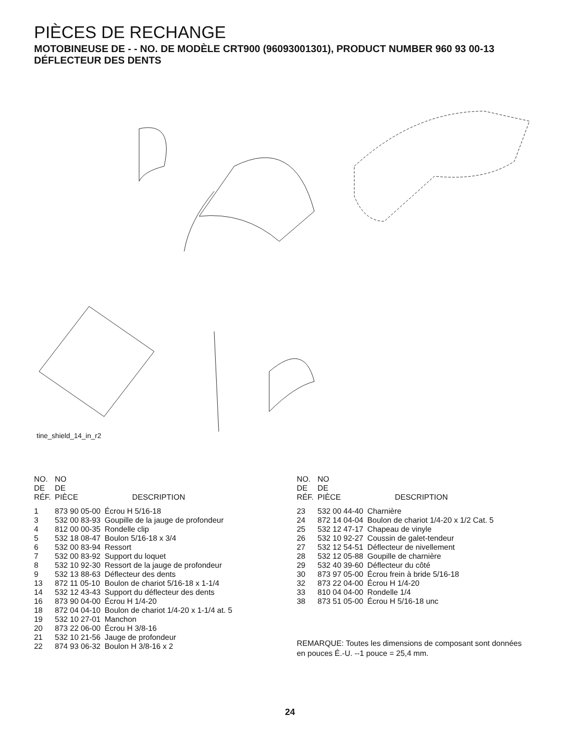PIÈCES DE RECHANGE
MOTOBINEUSE DE - - NO. DE MODÈLE CRT900 (96093001301), PRODUCT NUMBER 960 93 00-13
DÉFLECTEUR DES DENTS
tine_shield_14_in_r2
| NO. DE RÉF. | NO DE PIÈCE | DESCRIPTION |
| --- | --- | --- |
| 1 | 873 90 05-00 | Écrou H 5/16-18 |
| 3 | 532 00 83-93 | Goupille de la jauge de profondeur |
| 4 | 812 00 00-35 | Rondelle clip |
| 5 | 532 18 08-47 | Boulon 5/16-18 x 3/4 |
| 6 | 532 00 83-94 | Ressort |
| 7 | 532 00 83-92 | Support du loquet |
| 8 | 532 10 92-30 | Ressort de la jauge de profondeur |
| 9 | 532 13 88-63 | Déflecteur des dents |
| 13 | 872 11 05-10 | Boulon de chariot 5/16-18 x 1-1/4 |
| 14 | 532 12 43-43 | Support du déflecteur des dents |
| 16 | 873 90 04-00 | Écrou H 1/4-20 |
| 18 | 872 04 04-10 | Boulon de chariot 1/4-20 x 1-1/4 at. 5 |
| 19 | 532 10 27-01 | Manchon |
| 20 | 873 22 06-00 | Écrou H 3/8-16 |
| 21 | 532 10 21-56 | Jauge de profondeur |
| 22 | 874 93 06-32 | Boulon H 3/8-16 x 2 |
| NO. DE RÉF. | NO DE PIÈCE | DESCRIPTION |
| --- | --- | --- |
| 23 | 532 00 44-40 | Charnière |
| 24 | 872 14 04-04 | Boulon de chariot 1/4-20 x 1/2 Cat. 5 |
| 25 | 532 12 47-17 | Chapeau de vinyle |
| 26 | 532 10 92-27 | Coussin de galet-tendeur |
| 27 | 532 12 54-51 | Déflecteur de nivellement |
| 28 | 532 12 05-88 | Goupille de charnière |
| 29 | 532 40 39-60 | Déflecteur du côté |
| 30 | 873 97 05-00 | Écrou frein à bride 5/16-18 |
| 32 | 873 22 04-00 | Écrou H 1/4-20 |
| 33 | 810 04 04-00 | Rondelle 1/4 |
| 38 | 873 51 05-00 | Écrou H 5/16-18 unc |
REMARQUE: Toutes les dimensions de composant sont données en pouces É.-U. --1 pouce = 25,4 mm.
24